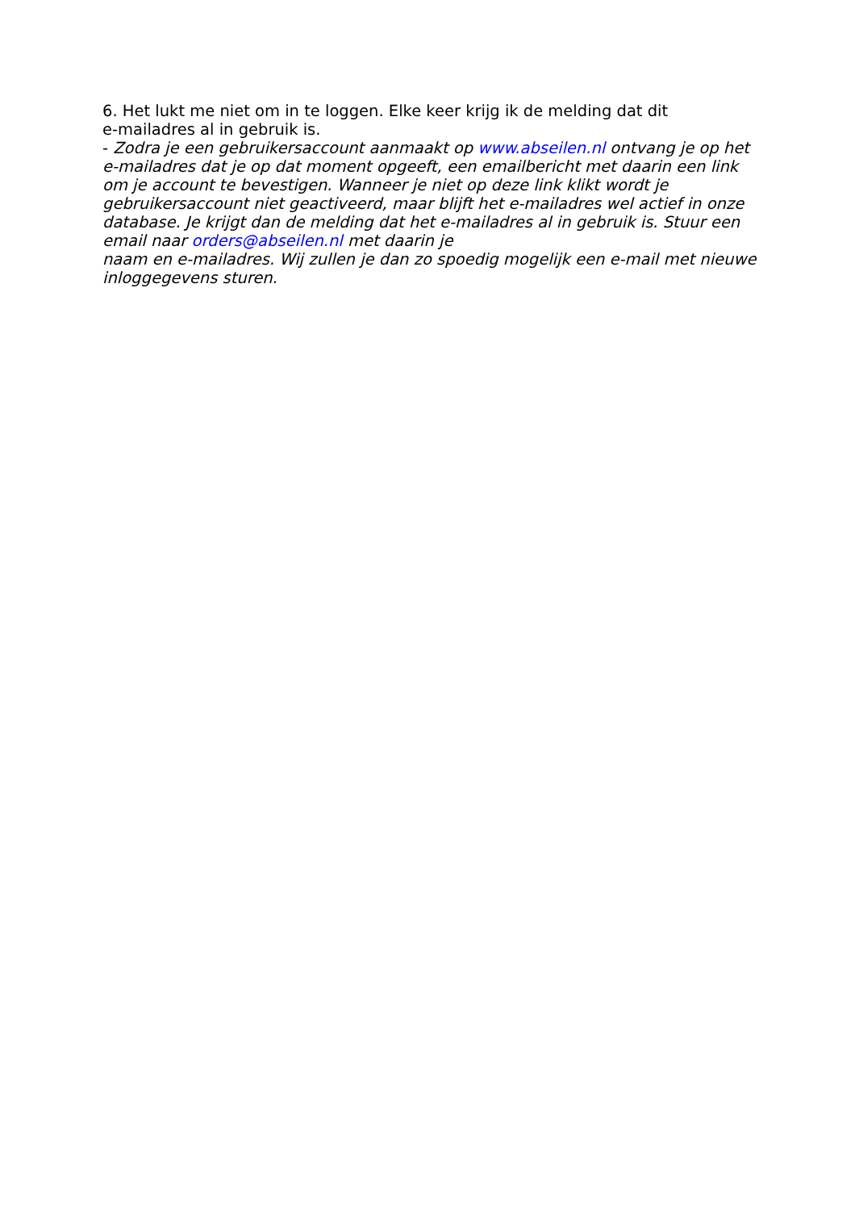6. Het lukt me niet om in te loggen. Elke keer krijg ik de melding dat dit
e-mailadres al in gebruik is.
- Zodra je een gebruikersaccount aanmaakt op www.abseilen.nl ontvang je op het e-mailadres dat je op dat moment opgeeft, een emailbericht met daarin een link om je account te bevestigen. Wanneer je niet op deze link klikt wordt je gebruikersaccount niet geactiveerd, maar blijft het e-mailadres wel actief in onze database. Je krijgt dan de melding dat het e-mailadres al in gebruik is. Stuur een email naar orders@abseilen.nl met daarin je
naam en e-mailadres. Wij zullen je dan zo spoedig mogelijk een e-mail met nieuwe inloggegevens sturen.